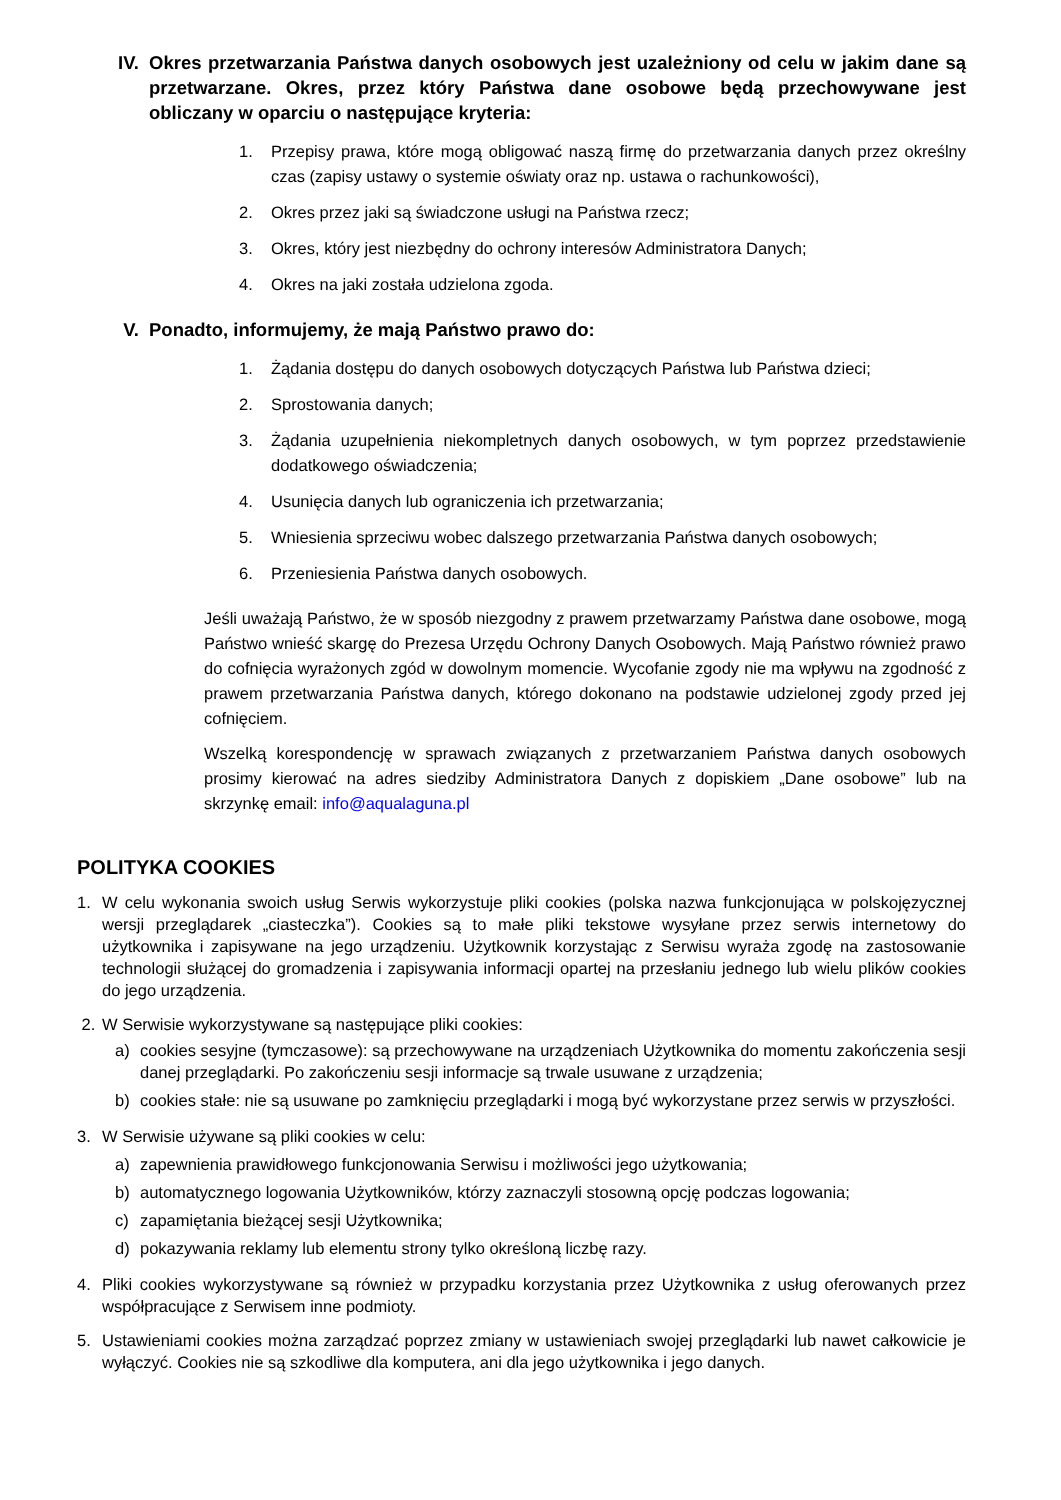IV. Okres przetwarzania Państwa danych osobowych jest uzależniony od celu w jakim dane są przetwarzane. Okres, przez który Państwa dane osobowe będą przechowywane jest obliczany w oparciu o następujące kryteria:
1. Przepisy prawa, które mogą obligować naszą firmę do przetwarzania danych przez określny czas (zapisy ustawy o systemie oświaty oraz np. ustawa o rachunkowości),
2. Okres przez jaki są świadczone usługi na Państwa rzecz;
3. Okres, który jest niezbędny do ochrony interesów Administratora Danych;
4. Okres na jaki została udzielona zgoda.
V. Ponadto, informujemy, że mają Państwo prawo do:
1. Żądania dostępu do danych osobowych dotyczących Państwa lub Państwa dzieci;
2. Sprostowania danych;
3. Żądania uzupełnienia niekompletnych danych osobowych, w tym poprzez przedstawienie dodatkowego oświadczenia;
4. Usunięcia danych lub ograniczenia ich przetwarzania;
5. Wniesienia sprzeciwu wobec dalszego przetwarzania Państwa danych osobowych;
6. Przeniesienia Państwa danych osobowych.
Jeśli uważają Państwo, że w sposób niezgodny z prawem przetwarzamy Państwa dane osobowe, mogą Państwo wnieść skargę do Prezesa Urzędu Ochrony Danych Osobowych. Mają Państwo również prawo do cofnięcia wyrażonych zgód w dowolnym momencie. Wycofanie zgody nie ma wpływu na zgodność z prawem przetwarzania Państwa danych, którego dokonano na podstawie udzielonej zgody przed jej cofnięciem.
Wszelką korespondencję w sprawach związanych z przetwarzaniem Państwa danych osobowych prosimy kierować na adres siedziby Administratora Danych z dopiskiem „Dane osobowe” lub na skrzynkę email: info@aqualaguna.pl
POLITYKA COOKIES
1. W celu wykonania swoich usług Serwis wykorzystuje pliki cookies (polska nazwa funkcjonująca w polskojęzycznej wersji przeglądarek „ciasteczka”). Cookies są to małe pliki tekstowe wysyłane przez serwis internetowy do użytkownika i zapisywane na jego urządzeniu. Użytkownik korzystając z Serwisu wyraża zgodę na zastosowanie technologii służącej do gromadzenia i zapisywania informacji opartej na przesłaniu jednego lub wielu plików cookies do jego urządzenia.
2. W Serwisie wykorzystywane są następujące pliki cookies:
a) cookies sesyjne (tymczasowe): są przechowywane na urządzeniach Użytkownika do momentu zakończenia sesji danej przeglądarki. Po zakończeniu sesji informacje są trwale usuwane z urządzenia;
b) cookies stałe: nie są usuwane po zamknięciu przeglądarki i mogą być wykorzystane przez serwis w przyszłości.
3. W Serwisie używane są pliki cookies w celu:
a) zapewnienia prawidłowego funkcjonowania Serwisu i możliwości jego użytkowania;
b) automatycznego logowania Użytkowników, którzy zaznaczyli stosowną opcję podczas logowania;
c) zapamiętania bieżącej sesji Użytkownika;
d) pokazywania reklamy lub elementu strony tylko określoną liczbę razy.
4. Pliki cookies wykorzystywane są również w przypadku korzystania przez Użytkownika z usług oferowanych przez współpracujące z Serwisem inne podmioty.
5. Ustawieniami cookies można zarządzać poprzez zmiany w ustawieniach swojej przeglądarki lub nawet całkowicie je wyłączyć. Cookies nie są szkodliwe dla komputera, ani dla jego użytkownika i jego danych.